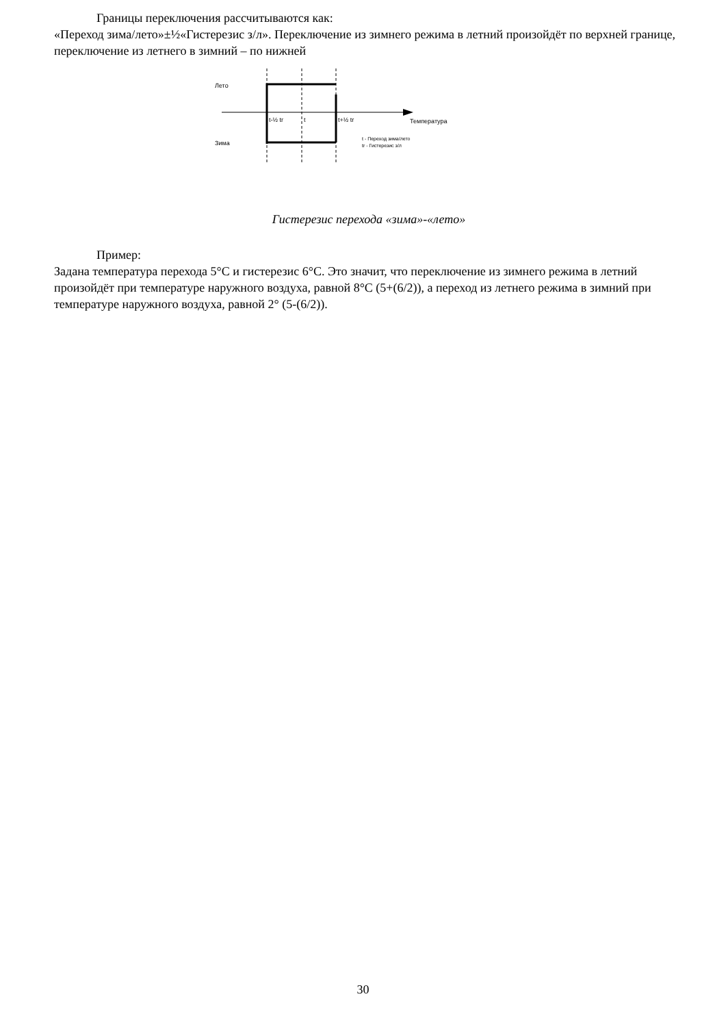Границы переключения рассчитываются как:
«Переход зима/лето»±½«Гистерезис з/л». Переключение из зимнего режима в летний произойдёт по верхней границе, переключение из летнего в зимний – по нижней
Лето
Зима
t-½ tr
t
t+½ tr
Температура
t - Переход зима/лето
tr - Гистерезис з/л
Гистерезис перехода «зима»-«лето»
Пример:
Задана температура перехода 5°С и гистерезис 6°С. Это значит, что переключение из зимнего режима в летний произойдёт при температуре наружного воздуха, равной 8°С (5+(6/2)), а переход из летнего режима в зимний при температуре наружного воздуха, равной 2° (5-(6/2)).
30